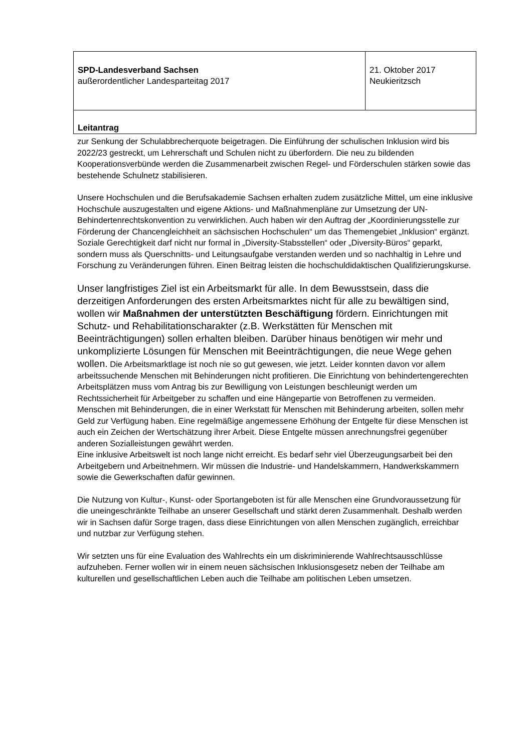| SPD-Landesverband Sachsen außerordentlicher Landesparteitag 2017 | 21. Oktober 2017 Neukieritzsch |
| Leitantrag | |
zur Senkung der Schulabbrecherquote beigetragen. Die Einführung der schulischen Inklusion wird bis 2022/23 gestreckt, um Lehrerschaft und Schulen nicht zu überfordern. Die neu zu bildenden Kooperationsverbünde werden die Zusammenarbeit zwischen Regel- und Förderschulen stärken sowie das bestehende Schulnetz stabilisieren.
Unsere Hochschulen und die Berufsakademie Sachsen erhalten zudem zusätzliche Mittel, um eine inklusive Hochschule auszugestalten und eigene Aktions- und Maßnahmenpläne zur Umsetzung der UN-Behindertenrechtskonvention zu verwirklichen. Auch haben wir den Auftrag der „Koordinierungsstelle zur Förderung der Chancengleichheit an sächsischen Hochschulen“ um das Themengebiet „Inklusion“ ergänzt. Soziale Gerechtigkeit darf nicht nur formal in „Diversity-Stabsstellen“ oder „Diversity-Büros“ geparkt, sondern muss als Querschnitts- und Leitungsaufgabe verstanden werden und so nachhaltig in Lehre und Forschung zu Veränderungen führen. Einen Beitrag leisten die hochschuldidaktischen Qualifizierungskurse.
Unser langfristiges Ziel ist ein Arbeitsmarkt für alle. In dem Bewusstsein, dass die derzeitigen Anforderungen des ersten Arbeitsmarktes nicht für alle zu bewältigen sind, wollen wir Maßnahmen der unterstützten Beschäftigung fördern. Einrichtungen mit Schutz- und Rehabilitationscharakter (z.B. Werkstätten für Menschen mit Beeinträchtigungen) sollen erhalten bleiben. Darüber hinaus benötigen wir mehr und unkomplizierte Lösungen für Menschen mit Beeinträchtigungen, die neue Wege gehen wollen. Die Arbeitsmarktlage ist noch nie so gut gewesen, wie jetzt. Leider konnten davon vor allem arbeitssuchende Menschen mit Behinderungen nicht profitieren. Die Einrichtung von behindertengerechten Arbeitsplätzen muss vom Antrag bis zur Bewilligung von Leistungen beschleunigt werden um Rechtssicherheit für Arbeitgeber zu schaffen und eine Hängepartie von Betroffenen zu vermeiden.
Menschen mit Behinderungen, die in einer Werkstatt für Menschen mit Behinderung arbeiten, sollen mehr Geld zur Verfügung haben. Eine regelmäßige angemessene Erhöhung der Entgelte für diese Menschen ist auch ein Zeichen der Wertschätzung ihrer Arbeit. Diese Entgelte müssen anrechnungsfrei gegenüber anderen Sozialleistungen gewährt werden.
Eine inklusive Arbeitswelt ist noch lange nicht erreicht. Es bedarf sehr viel Überzeugungsarbeit bei den Arbeitgebern und Arbeitnehmern. Wir müssen die Industrie- und Handelskammern, Handwerkskammern sowie die Gewerkschaften dafür gewinnen.
Die Nutzung von Kultur-, Kunst- oder Sportangeboten ist für alle Menschen eine Grundvoraussetzung für die uneingeschränkte Teilhabe an unserer Gesellschaft und stärkt deren Zusammenhalt. Deshalb werden wir in Sachsen dafür Sorge tragen, dass diese Einrichtungen von allen Menschen zugänglich, erreichbar und nutzbar zur Verfügung stehen.
Wir setzten uns für eine Evaluation des Wahlrechts ein um diskriminierende Wahlrechtsausschlüsse aufzuheben. Ferner wollen wir in einem neuen sächsischen Inklusionsgesetz neben der Teilhabe am kulturellen und gesellschaftlichen Leben auch die Teilhabe am politischen Leben umsetzen.